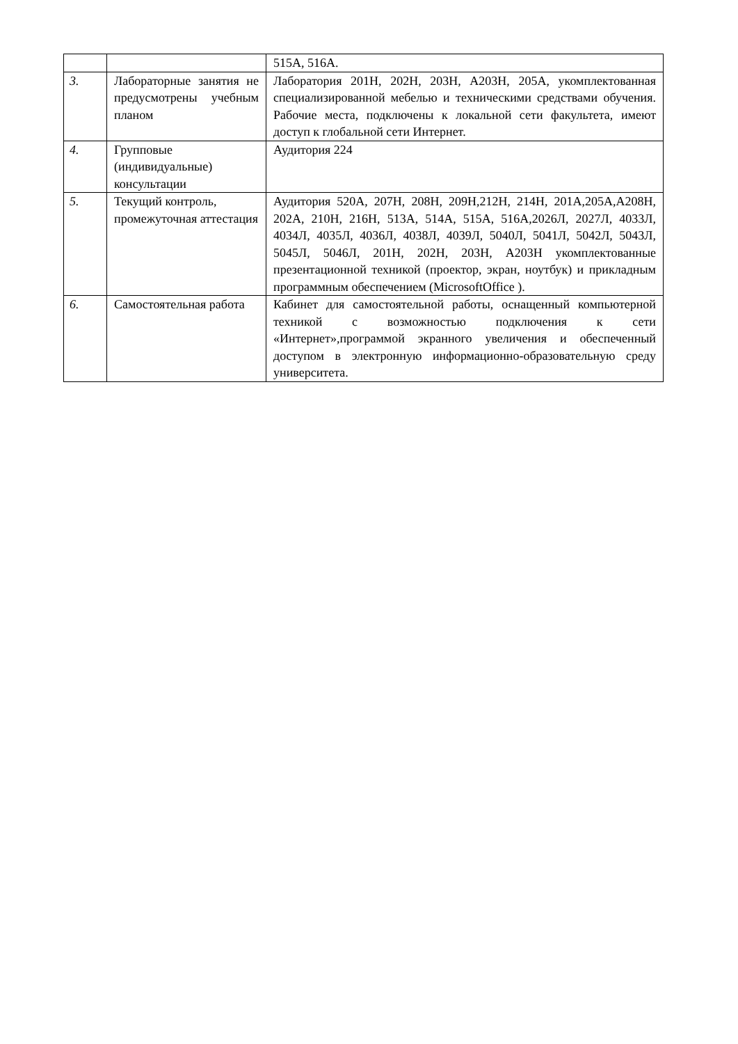| | | 515А, 516А. |
| 3. | Лабораторные занятия не предусмотрены учебным планом | Лаборатория 201Н, 202Н, 203Н, А203Н, 205А, укомплектованная специализированной мебелью и техническими средствами обучения. Рабочие места, подключены к локальной сети факультета, имеют доступ к глобальной сети Интернет. |
| 4. | Групповые (индивидуальные) консультации | Аудитория 224 |
| 5. | Текущий контроль, промежуточная аттестация | Аудитория 520А, 207Н, 208Н, 209Н,212Н, 214Н, 201А,205А,А208Н, 202А, 210Н, 216Н, 513А, 514А, 515А, 516А,2026Л, 2027Л, 4033Л, 4034Л, 4035Л, 4036Л, 4038Л, 4039Л, 5040Л, 5041Л, 5042Л, 5043Л, 5045Л, 5046Л, 201Н, 202Н, 203Н, А203Н укомплектованные презентационной техникой (проектор, экран, ноутбук) и прикладным программным обеспечением (MicrosoftOffice ). |
| 6. | Самостоятельная работа | Кабинет для самостоятельной работы, оснащенный компьютерной техникой с возможностью подключения к сети «Интернет»,программой экранного увеличения и обеспеченный доступом в электронную информационно-образовательную среду университета. |